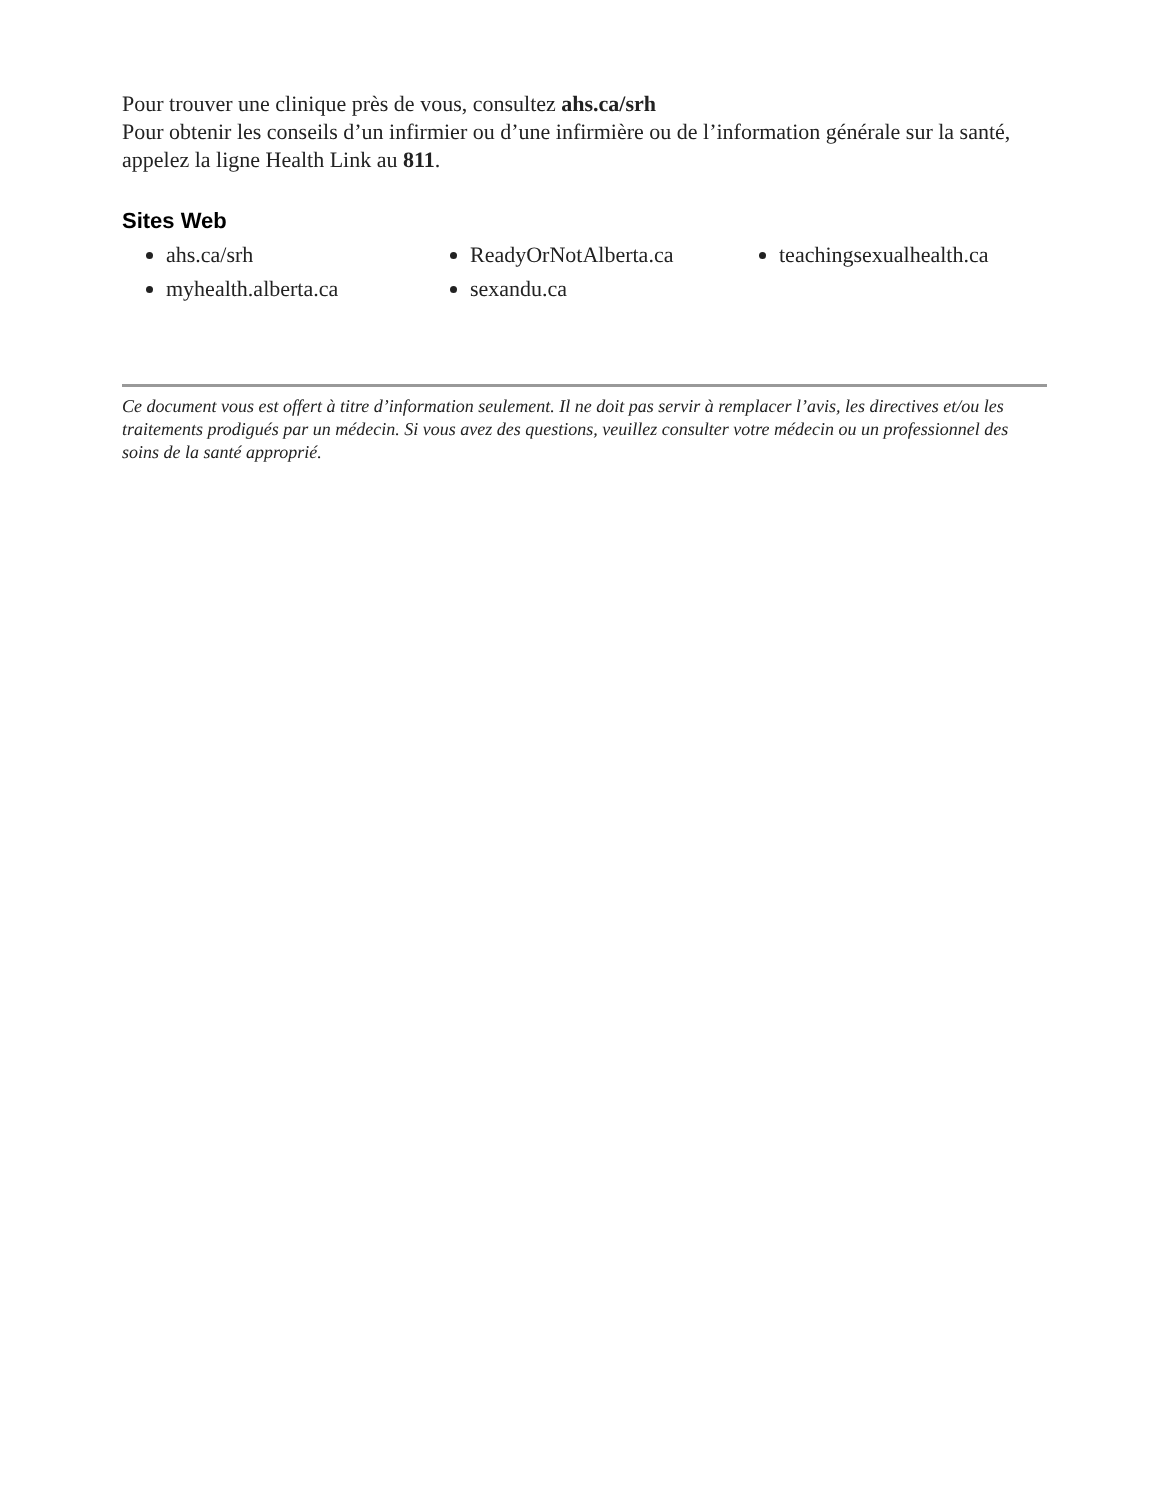Pour trouver une clinique près de vous, consultez ahs.ca/srh
Pour obtenir les conseils d’un infirmier ou d’une infirmière ou de l’information générale sur la santé, appelez la ligne Health Link au 811.
Sites Web
ahs.ca/srh
myhealth.alberta.ca
ReadyOrNotAlberta.ca
sexandu.ca
teachingsexualhealth.ca
Ce document vous est offert à titre d’information seulement. Il ne doit pas servir à remplacer l’avis, les directives et/ou les traitements prodigués par un médecin. Si vous avez des questions, veuillez consulter votre médecin ou un professionnel des soins de la santé approprié.